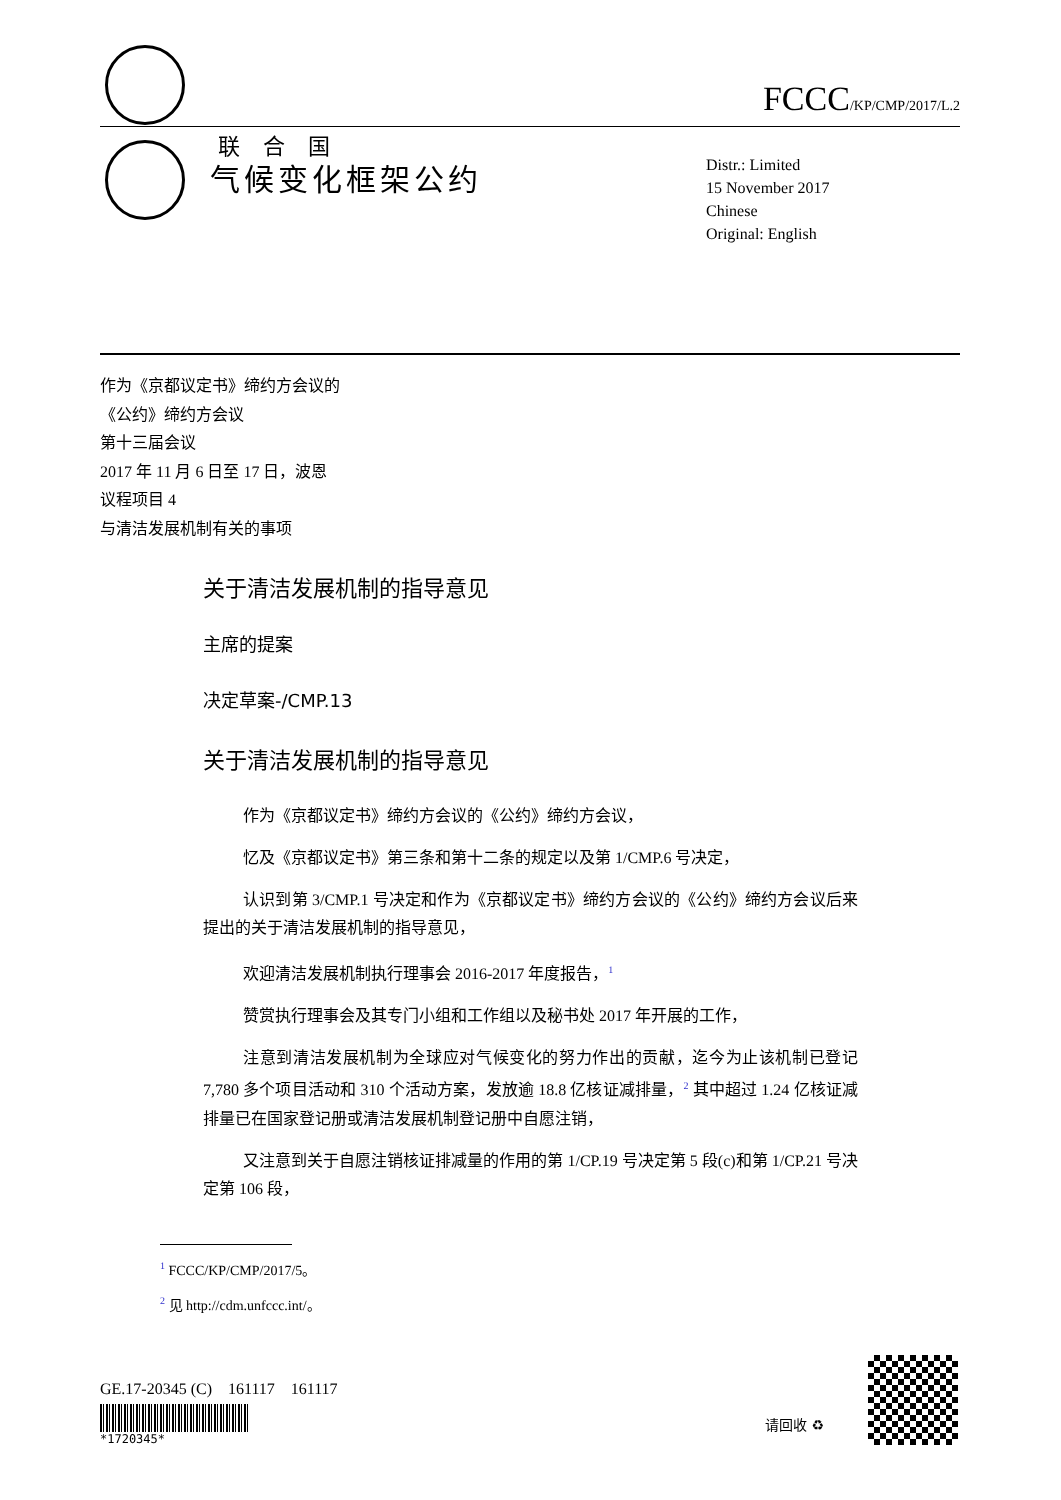联 合 国
FCCC/KP/CMP/2017/L.2
气候变化框架公约
Distr.: Limited
15 November 2017
Chinese
Original: English
作为《京都议定书》缔约方会议的
《公约》缔约方会议
第十三届会议
2017 年 11 月 6 日至 17 日，波恩
议程项目 4
与清洁发展机制有关的事项
关于清洁发展机制的指导意见
主席的提案
决定草案-/CMP.13
关于清洁发展机制的指导意见
作为《京都议定书》缔约方会议的《公约》缔约方会议，
忆及《京都议定书》第三条和第十二条的规定以及第 1/CMP.6 号决定，
认识到第 3/CMP.1 号决定和作为《京都议定书》缔约方会议的《公约》缔约方会议后来提出的关于清洁发展机制的指导意见，
欢迎清洁发展机制执行理事会 2016-2017 年度报告，<sup>1</sup>
赞赏执行理事会及其专门小组和工作组以及秘书处 2017 年开展的工作，
注意到清洁发展机制为全球应对气候变化的努力作出的贡献，迄今为止该机制已登记 7,780 多个项目活动和 310 个活动方案，发放逾 18.8 亿核证减排量，<sup>2</sup> 其中超过 1.24 亿核证减排量已在国家登记册或清洁发展机制登记册中自愿注销，
又注意到关于自愿注销核证排减量的作用的第 1/CP.19 号决定第 5 段(c)和第 1/CP.21 号决定第 106 段，
<sup>1</sup> FCCC/KP/CMP/2017/5。
<sup>2</sup> 见 http://cdm.unfccc.int/。
GE.17-20345 (C) 161117 161117
*1720345*
请回收 ♻